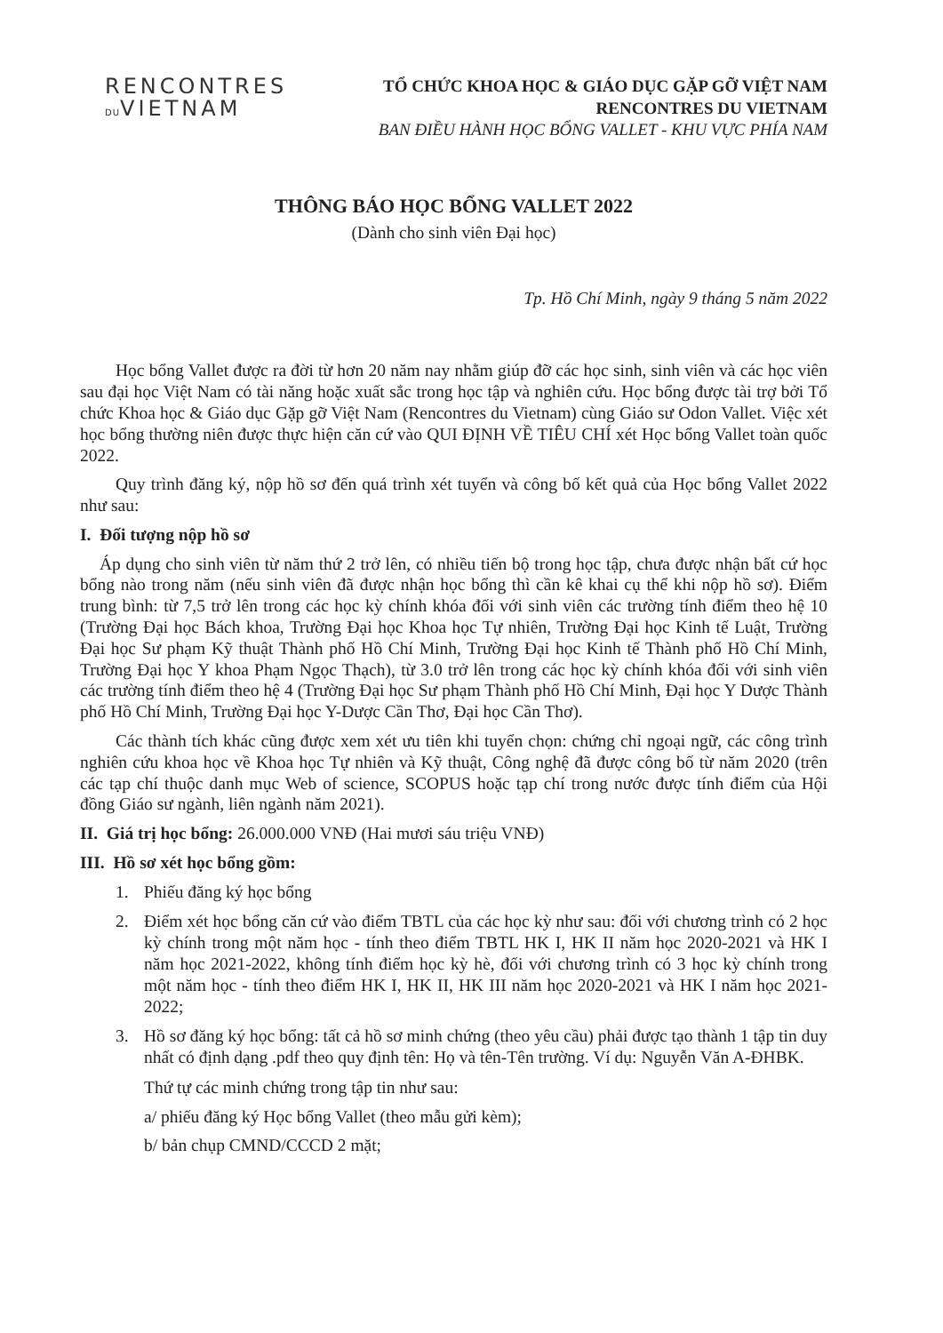RENCONTRES
DUVIETNAM
TỔ CHỨC KHOA HỌC & GIÁO DỤC GẶP GỠ VIỆT NAM
RENCONTRES DU VIETNAM
BAN ĐIỀU HÀNH HỌC BỔNG VALLET - KHU VỰC PHÍA NAM
THÔNG BÁO HỌC BỔNG VALLET 2022
(Dành cho sinh viên Đại học)
Tp. Hồ Chí Minh, ngày 9 tháng 5 năm 2022
Học bổng Vallet được ra đời từ hơn 20 năm nay nhằm giúp đỡ các học sinh, sinh viên và các học viên sau đại học Việt Nam có tài năng hoặc xuất sắc trong học tập và nghiên cứu. Học bổng được tài trợ bởi Tổ chức Khoa học & Giáo dục Gặp gỡ Việt Nam (Rencontres du Vietnam) cùng Giáo sư Odon Vallet. Việc xét học bổng thường niên được thực hiện căn cứ vào QUI ĐỊNH VỀ TIÊU CHÍ xét Học bổng Vallet toàn quốc 2022.
Quy trình đăng ký, nộp hồ sơ đến quá trình xét tuyển và công bố kết quả của Học bổng Vallet 2022 như sau:
I. Đối tượng nộp hồ sơ
Áp dụng cho sinh viên từ năm thứ 2 trở lên, có nhiều tiến bộ trong học tập, chưa được nhận bất cứ học bổng nào trong năm (nếu sinh viên đã được nhận học bổng thì cần kê khai cụ thể khi nộp hồ sơ). Điểm trung bình: từ 7,5 trở lên trong các học kỳ chính khóa đối với sinh viên các trường tính điểm theo hệ 10 (Trường Đại học Bách khoa, Trường Đại học Khoa học Tự nhiên, Trường Đại học Kinh tế Luật, Trường Đại học Sư phạm Kỹ thuật Thành phố Hồ Chí Minh, Trường Đại học Kinh tế Thành phố Hồ Chí Minh, Trường Đại học Y khoa Phạm Ngọc Thạch), từ 3.0 trở lên trong các học kỳ chính khóa đối với sinh viên các trường tính điểm theo hệ 4 (Trường Đại học Sư phạm Thành phố Hồ Chí Minh, Đại học Y Dược Thành phố Hồ Chí Minh, Trường Đại học Y-Dược Cần Thơ, Đại học Cần Thơ).
Các thành tích khác cũng được xem xét ưu tiên khi tuyển chọn: chứng chỉ ngoại ngữ, các công trình nghiên cứu khoa học về Khoa học Tự nhiên và Kỹ thuật, Công nghệ đã được công bố từ năm 2020 (trên các tạp chí thuộc danh mục Web of science, SCOPUS hoặc tạp chí trong nước được tính điểm của Hội đồng Giáo sư ngành, liên ngành năm 2021).
II. Giá trị học bổng: 26.000.000 VNĐ (Hai mươi sáu triệu VNĐ)
III. Hồ sơ xét học bổng gồm:
1. Phiếu đăng ký học bổng
2. Điểm xét học bổng căn cứ vào điểm TBTL của các học kỳ như sau: đối với chương trình có 2 học kỳ chính trong một năm học - tính theo điểm TBTL HK I, HK II năm học 2020-2021 và HK I năm học 2021-2022, không tính điểm học kỳ hè, đối với chương trình có 3 học kỳ chính trong một năm học - tính theo điểm HK I, HK II, HK III năm học 2020-2021 và HK I năm học 2021-2022;
3. Hồ sơ đăng ký học bổng: tất cả hồ sơ minh chứng (theo yêu cầu) phải được tạo thành 1 tập tin duy nhất có định dạng .pdf theo quy định tên: Họ và tên-Tên trường. Ví dụ: Nguyễn Văn A-ĐHBK.
Thứ tự các minh chứng trong tập tin như sau:
a/ phiếu đăng ký Học bổng Vallet (theo mẫu gửi kèm);
b/ bản chụp CMND/CCCD 2 mặt;